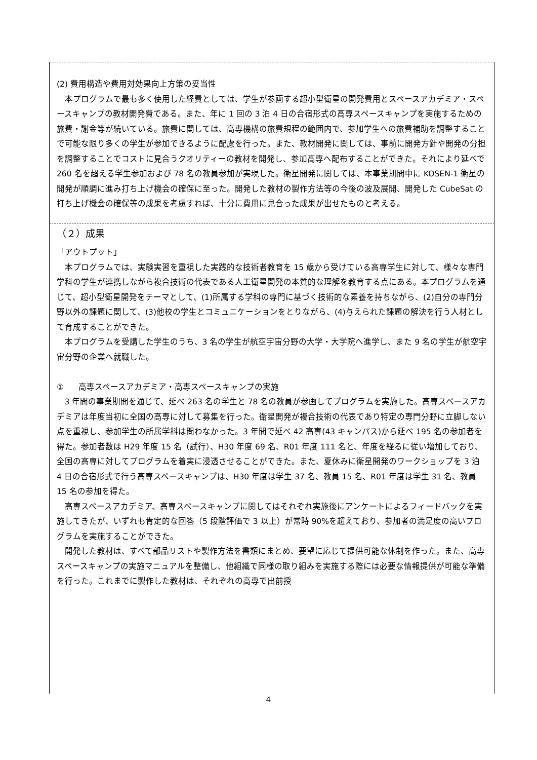(2) 費用構造や費用対効果向上方策の妥当性
本プログラムで最も多く使用した経費としては、学生が参画する超小型衛星の開発費用とスペースアカデミア・スペースキャンプの教材開発費である。また、年に 1 回の 3 泊 4 日の合宿形式の高専スペースキャンプを実施するための旅費・謝金等が続いている。旅費に関しては、高専機構の旅費規程の範囲内で、参加学生への旅費補助を調整することで可能な限り多くの学生が参加できるように配慮を行った。また、教材開発に関しては、事前に開発方針や開発の分担を調整することでコストに見合うクオリティーの教材を開発し、参加高専へ配布することができた。それにより延べで 260 名を超える学生参加および 78 名の教員参加が実現した。衛星開発に関しては、本事業期間中に KOSEN-1 衛星の開発が順調に進み打ち上げ機会の確保に至った。開発した教材の製作方法等の今後の波及展開、開発した CubeSat の打ち上げ機会の確保等の成果を考慮すれば、十分に費用に見合った成果が出せたものと考える。
（２）成果
「アウトプット」
本プログラムでは、実験実習を重視した実践的な技術者教育を 15 歳から受けている高専学生に対して、様々な専門学科の学生が連携しながら複合技術の代表である人工衛星開発の本質的な理解を教育する点にある。本プログラムを通じて、超小型衛星開発をテーマとして、(1)所属する学科の専門に基づく技術的な素養を持ちながら、(2)自分の専門分野以外の課題に関して、(3)他校の学生とコミュニケーションをとりながら、(4)与えられた課題の解決を行う人材として育成することができた。
本プログラムを受講した学生のうち、3 名の学生が航空宇宙分野の大学・大学院へ進学し、また 9 名の学生が航空宇宙分野の企業へ就職した。
① 高専スペースアカデミア・高専スペースキャンプの実施
3 年間の事業期間を通じて、延べ 263 名の学生と 78 名の教員が参画してプログラムを実施した。高専スペースアカデミアは年度当初に全国の高専に対して募集を行った。衛星開発が複合技術の代表であり特定の専門分野に立脚しない点を重視し、参加学生の所属学科は問わなかった。3 年間で延べ 42 高専(43 キャンパス)から延べ 195 名の参加者を得た。参加者数は H29 年度 15 名（試行）、H30 年度 69 名、R01 年度 111 名と、年度を経るに従い増加しており、全国の高専に対してプログラムを着実に浸透させることができた。また、夏休みに衛星開発のワークショップを 3 泊 4 日の合宿形式で行う高専スペースキャンプは、H30 年度は学生 37 名、教員 15 名、R01 年度は学生 31 名、教員 15 名の参加を得た。
高専スペースアカデミア、高専スペースキャンプに関してはそれぞれ実施後にアンケートによるフィードバックを実施してきたが、いずれも肯定的な回答（5 段階評価で 3 以上）が常時 90%を超えており、参加者の満足度の高いプログラムを実施することができた。
開発した教材は、すべて部品リストや製作方法を書類にまとめ、要望に応じて提供可能な体制を作った。また、高専スペースキャンプの実施マニュアルを整備し、他組織で同様の取り組みを実施する際には必要な情報提供が可能な準備を行った。これまでに製作した教材は、それぞれの高専で出前授
4